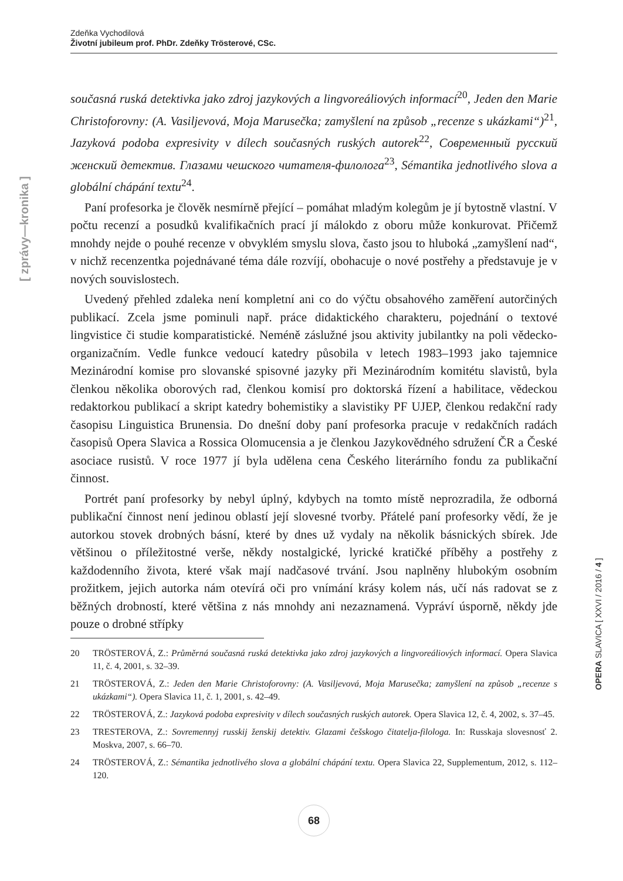Zdeňka Vychodilová
Životní jubileum prof. PhDr. Zdeňky Trösterové, CSc.
[ zprávy—kronika ]
současná ruská detektivka jako zdroj jazykových a lingvoreáliových informací<sup>20</sup>, Jeden den Marie Christoforovny: (A. Vasiljevová, Moja Marusečka; zamyšlení na způsob „recenze s ukázkami“)<sup>21</sup>, Jazyková podoba expresivity v dílech současných ruských autorek<sup>22</sup>, Современный русский женский детектив. Глазами чешского читателя-филолога<sup>23</sup>, Sémantika jednotlivého slova a globální chápání textu<sup>24</sup>.
Paní profesorka je člověk nesmírně přející – pomáhat mladým kolegům je jí bytostně vlastní. V počtu recenzí a posudků kvalifikačních prací jí málokdo z oboru může konkurovat. Přičemž mnohdy nejde o pouhé recenze v obvyklém smyslu slova, často jsou to hluboká „zamyšlení nad“, v nichž recenzentka pojednávané téma dále rozvíjí, obohacuje o nové postřehy a představuje je v nových souvislostech.
Uvedený přehled zdaleka není kompletní ani co do výčtu obsahového zaměření autorčiných publikací. Zcela jsme pominuli např. práce didaktického charakteru, pojednání o textové lingvistice či studie komparatistické. Neméně záslužné jsou aktivity jubilantky na poli vědecko-organizačním. Vedle funkce vedoucí katedry působila v letech 1983–1993 jako tajemnice Mezinárodní komise pro slovanské spisovné jazyky při Mezinárodním komitétu slavistů, byla členkou několika oborových rad, členkou komisí pro doktorská řízení a habilitace, vědeckou redaktorkou publikací a skript katedry bohemistiky a slavistiky PF UJEP, členkou redakční rady časopisu Linguistica Brunensia. Do dnešní doby paní profesorka pracuje v redakčních radách časopisů Opera Slavica a Rossica Olomucensia a je členkou Jazykovědného sdružení ČR a České asociace rusistů. V roce 1977 jí byla udělena cena Českého literárního fondu za publikační činnost.
Portrét paní profesorky by nebyl úplný, kdybych na tomto místě neprozradila, že odborná publikační činnost není jedinou oblastí její slovesné tvorby. Přátelé paní profesorky vědí, že je autorkou stovek drobných básní, které by dnes už vydaly na několik básnických sbírek. Jde většinou o příležitostné verše, někdy nostalgické, lyrické kratičké příběhy a postřehy z každodenního života, které však mají nadčasové trvání. Jsou naplněny hlubokým osobním prožitkem, jejich autorka nám otevírá oči pro vnímání krásy kolem nás, učí nás radovat se z běžných drobností, které většina z nás mnohdy ani nezaznamená. Vypráví úsporně, někdy jde pouze o drobné střípky
20 TRÖSTEROVÁ, Z.: Průměrná současná ruská detektivka jako zdroj jazykových a lingvoreáliových informací. Opera Slavica 11, č. 4, 2001, s. 32–39.
21 TRÖSTEROVÁ, Z.: Jeden den Marie Christoforovny: (A. Vasiljevová, Moja Marusečka; zamyšlení na způsob „recenze s ukázkami“). Opera Slavica 11, č. 1, 2001, s. 42–49.
22 TRÖSTEROVÁ, Z.: Jazyková podoba expresivity v dílech současných ruských autorek. Opera Slavica 12, č. 4, 2002, s. 37–45.
23 TRESTEROVA, Z.: Sovremennyj russkij ženskij detektiv. Glazami češskogo čitatelja-filologa. In: Russkaja slovesnosť 2. Moskva, 2007, s. 66–70.
24 TRÖSTEROVÁ, Z.: Sémantika jednotlivého slova a globální chápání textu. Opera Slavica 22, Supplementum, 2012, s. 112–120.
OPERA SLAVICA [ XXVI / 2016 / 4 ]
68